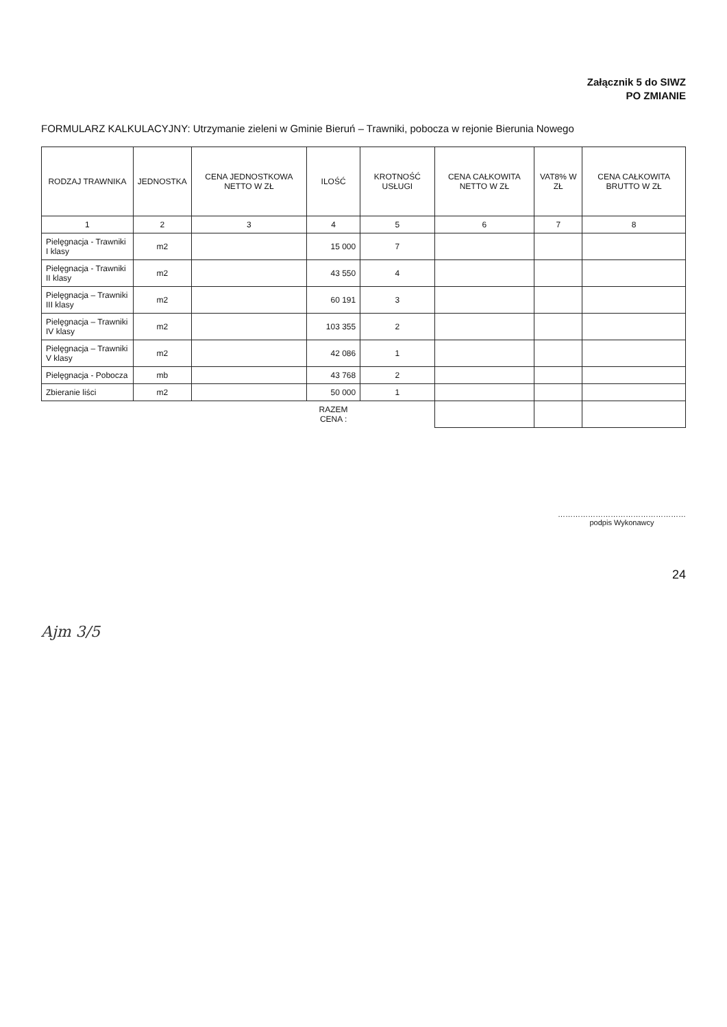Załącznik 5 do SIWZ
PO ZMIANIE
FORMULARZ KALKULACYJNY: Utrzymanie zieleni w Gminie Bieruń – Trawniki, pobocza w rejonie Bierunia Nowego
| RODZAJ TRAWNIKA | JEDNOSTKA | CENA JEDNOSTKOWA NETTO W ZŁ | ILOŚĆ | KROTNOŚĆ USŁUGI | CENA CAŁKOWITA NETTO W ZŁ | VAT8% W ZŁ | CENA CAŁKOWITA BRUTTO W ZŁ |
| --- | --- | --- | --- | --- | --- | --- | --- |
| 1 | 2 | 3 | 4 | 5 | 6 | 7 | 8 |
| Pielęgnacja - Trawniki I klasy | m2 | | 15 000 | 7 | | | |
| Pielęgnacja - Trawniki II klasy | m2 | | 43 550 | 4 | | | |
| Pielęgnacja – Trawniki III klasy | m2 | | 60 191 | 3 | | | |
| Pielęgnacja – Trawniki IV klasy | m2 | | 103 355 | 2 | | | |
| Pielęgnacja – Trawniki V klasy | m2 | | 42 086 | 1 | | | |
| Pielęgnacja - Pobocza | mb | | 43 768 | 2 | | | |
| Zbieranie liści | m2 | | 50 000 | 1 | | | |
| | | | RAZEM CENA : | | | | |
……………………………………………
podpis Wykonawcy
24
Ajm 3/5